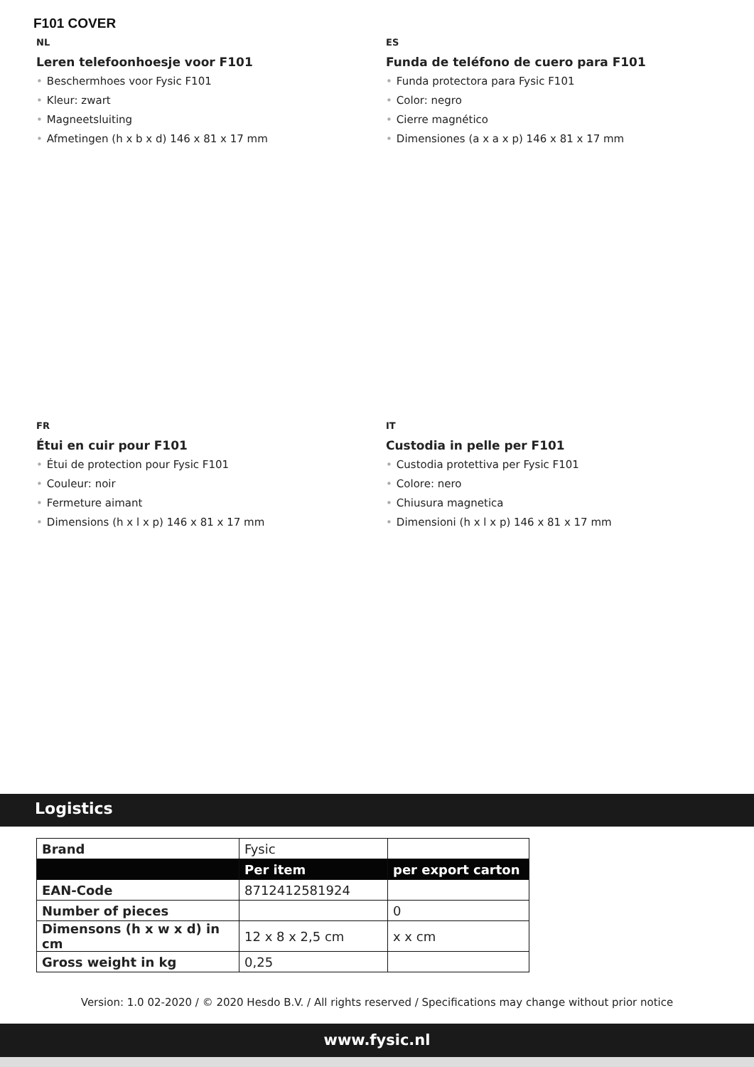F101 COVER
NL
Leren telefoonhoesje voor F101
• Beschermhoes voor Fysic F101
• Kleur: zwart
• Magneetsluiting
• Afmetingen (h x b x d) 146 x 81 x 17 mm
ES
Funda de teléfono de cuero para F101
• Funda protectora para Fysic F101
• Color: negro
• Cierre magnético
• Dimensiones (a x a x p) 146 x 81 x 17 mm
FR
Étui en cuir pour F101
• Étui de protection pour Fysic F101
• Couleur: noir
• Fermeture aimant
• Dimensions (h x l x p) 146 x 81 x 17 mm
IT
Custodia in pelle per F101
• Custodia protettiva per Fysic F101
• Colore: nero
• Chiusura magnetica
• Dimensioni (h x l x p) 146 x 81 x 17 mm
Logistics
| Brand | Fysic | |
| | Per item | per export carton |
| EAN-Code | 8712412581924 | |
| Number of pieces | | 0 |
| Dimensons (h x w x d) in cm | 12 x 8 x 2,5 cm | x x cm |
| Gross weight in kg | 0,25 | |
Version: 1.0 02-2020 / © 2020 Hesdo B.V. / All rights reserved / Specifications may change without prior notice
www.fysic.nl